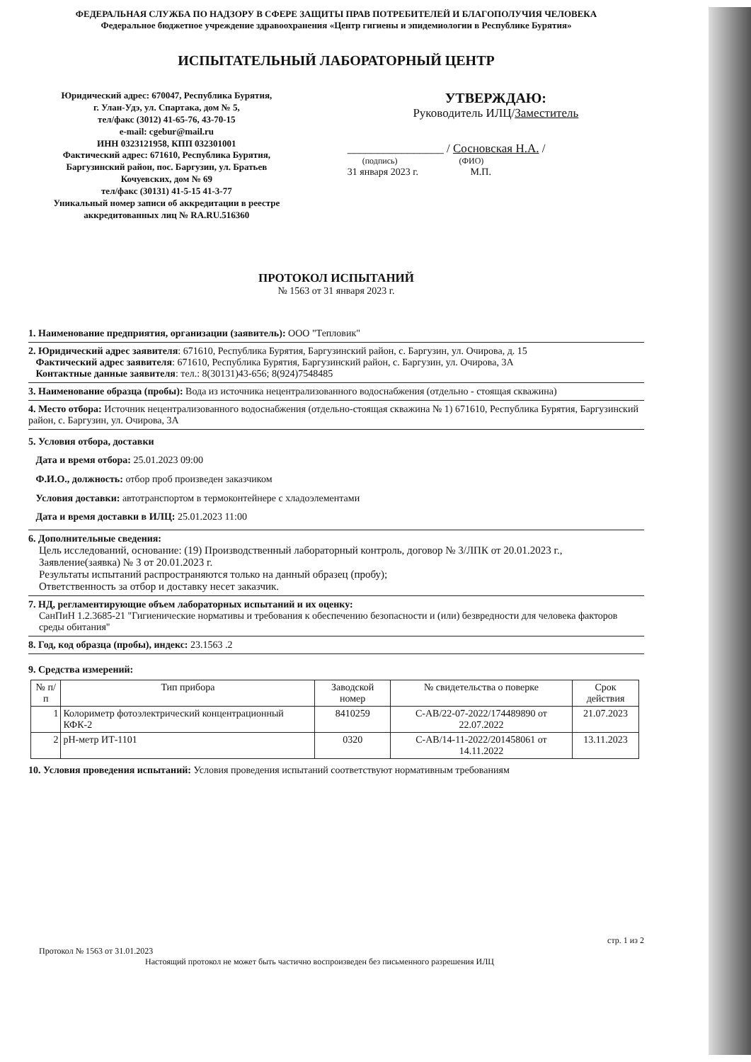ФЕДЕРАЛЬНАЯ СЛУЖБА ПО НАДЗОРУ В СФЕРЕ ЗАЩИТЫ ПРАВ ПОТРЕБИТЕЛЕЙ И БЛАГОПОЛУЧИЯ ЧЕЛОВЕКА
Федеральное бюджетное учреждение здравоохранения «Центр гигиены и эпидемиологии в Республике Бурятия»
ИСПЫТАТЕЛЬНЫЙ ЛАБОРАТОРНЫЙ ЦЕНТР
Юридический адрес: 670047, Республика Бурятия,
г. Улан-Удэ, ул. Спартака, дом № 5,
тел/факс (3012) 41-65-76, 43-70-15
e-mail: cgebur@mail.ru
ИНН 0323121958, КПП 032301001
Фактический адрес: 671610, Республика Бурятия,
Баргузинский район, пос. Баргузин, ул. Братьев
Кочуевских, дом № 69
тел/факс (30131) 41-5-15 41-3-77
Уникальный номер записи об аккредитации в реестре
аккредитованных лиц № RA.RU.516360
УТВЕРЖДАЮ:
Руководитель ИЛЦ/Заместитель
________________ / Сосновская Н.А. /
(подпись) (ФИО)
31 января 2023 г. М.П.
ПРОТОКОЛ ИСПЫТАНИЙ
№ 1563 от 31 января 2023 г.
1. Наименование предприятия, организации (заявитель): ООО "Тепловик"
2. Юридический адрес заявителя: 671610, Республика Бурятия, Баргузинский район, с. Баргузин, ул. Очирова, д. 15
Фактический адрес заявителя: 671610, Республика Бурятия, Баргузинский район, с. Баргузин, ул. Очирова, 3А
Контактные данные заявителя: тел.: 8(30131)43-656; 8(924)7548485
3. Наименование образца (пробы): Вода из источника нецентрализованного водоснабжения (отдельно - стоящая скважина)
4. Место отбора: Источник нецентрализованного водоснабжения (отдельно-стоящая скважина № 1) 671610, Республика Бурятия, Баргузинский район, с. Баргузин, ул. Очирова, 3А
5. Условия отбора, доставки
Дата и время отбора: 25.01.2023 09:00
Ф.И.О., должность: отбор проб произведен заказчиком
Условия доставки: автотранспортом в термоконтейнере с хладоэлементами
Дата и время доставки в ИЛЦ: 25.01.2023 11:00
6. Дополнительные сведения:
Цель исследований, основание: (19) Производственный лабораторный контроль, договор № 3/ЛПК от 20.01.2023 г., Заявление(заявка) № 3 от 20.01.2023 г.
Результаты испытаний распространяются только на данный образец (пробу);
Ответственность за отбор и доставку несет заказчик.
7. НД, регламентирующие объем лабораторных испытаний и их оценку:
СанПиН 1.2.3685-21 "Гигиенические нормативы и требования к обеспечению безопасности и (или) безвредности для человека факторов среды обитания"
8. Год, код образца (пробы), индекс: 23.1563 .2
9. Средства измерений:
| № п/п | Тип прибора | Заводской номер | № свидетельства о поверке | Срок действия |
| --- | --- | --- | --- | --- |
| 1 | Колориметр фотоэлектрический концентрационный КФК-2 | 8410259 | С-АВ/22-07-2022/174489890 от 22.07.2022 | 21.07.2023 |
| 2 | pH-метр ИТ-1101 | 0320 | С-АВ/14-11-2022/201458061 от 14.11.2022 | 13.11.2023 |
10. Условия проведения испытаний: Условия проведения испытаний соответствуют нормативным требованиям
стр. 1 из 2
Протокол № 1563 от 31.01.2023
Настоящий протокол не может быть частично воспроизведен без письменного разрешения ИЛЦ